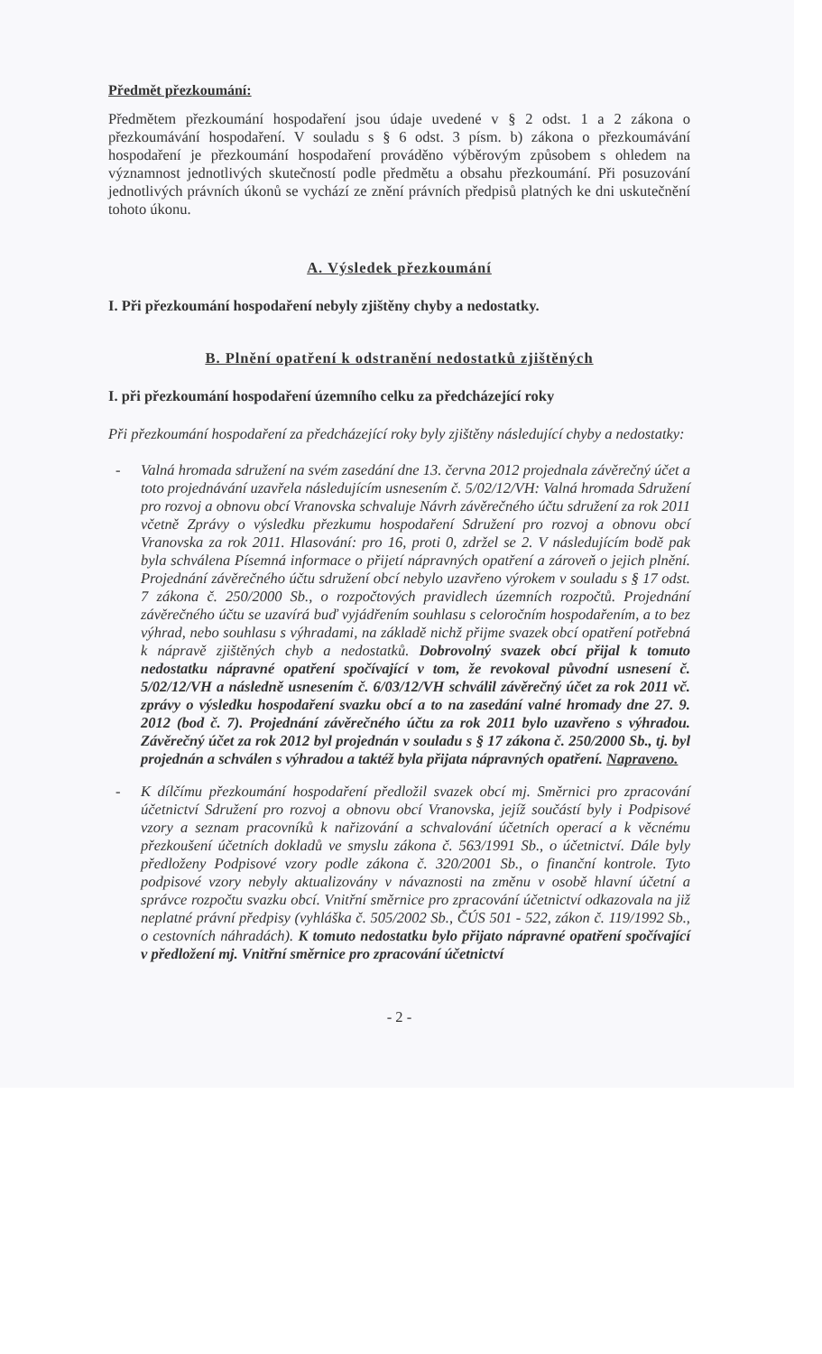Předmět přezkoumání:
Předmětem přezkoumání hospodaření jsou údaje uvedené v § 2 odst. 1 a 2 zákona o přezkoumávání hospodaření. V souladu s § 6 odst. 3 písm. b) zákona o přezkoumávání hospodaření je přezkoumání hospodaření prováděno výběrovým způsobem s ohledem na významnost jednotlivých skutečností podle předmětu a obsahu přezkoumání. Při posuzování jednotlivých právních úkonů se vychází ze znění právních předpisů platných ke dni uskutečnění tohoto úkonu.
A. Výsledek přezkoumání
I. Při přezkoumání hospodaření nebyly zjištěny chyby a nedostatky.
B. Plnění opatření k odstranění nedostatků zjištěných
I. při přezkoumání hospodaření územního celku za předcházející roky
Při přezkoumání hospodaření za předcházející roky byly zjištěny následující chyby a nedostatky:
- Valná hromada sdružení na svém zasedání dne 13. června 2012 projednala závěrečný účet a toto projednávání uzavřela následujícím usnesením č. 5/02/12/VH: Valná hromada Sdružení pro rozvoj a obnovu obcí Vranovska schvaluje Návrh závěrečného účtu sdružení za rok 2011 včetně Zprávy o výsledku přezkumu hospodaření Sdružení pro rozvoj a obnovu obcí Vranovska za rok 2011. Hlasování: pro 16, proti 0, zdržel se 2. V následujícím bodě pak byla schválena Písemná informace o přijetí nápravných opatření a zároveň o jejich plnění. Projednání závěrečného účtu sdružení obcí nebylo uzavřeno výrokem v souladu s § 17 odst. 7 zákona č. 250/2000 Sb., o rozpočtových pravidlech územních rozpočtů. Projednání závěrečného účtu se uzavírá buď vyjádřením souhlasu s celoročním hospodařením, a to bez výhrad, nebo souhlasu s výhradami, na základě nichž přijme svazek obcí opatření potřebná k nápravě zjištěných chyb a nedostatků. Dobrovolný svazek obcí přijal k tomuto nedostatku nápravné opatření spočívající v tom, že revokoval původní usnesení č. 5/02/12/VH a následně usnesením č. 6/03/12/VH schválil závěrečný účet za rok 2011 vč. zprávy o výsledku hospodaření svazku obcí a to na zasedání valné hromady dne 27. 9. 2012 (bod č. 7). Projednání závěrečného účtu za rok 2011 bylo uzavřeno s výhradou. Závěrečný účet za rok 2012 byl projednán v souladu s § 17 zákona č. 250/2000 Sb., tj. byl projednán a schválen s výhradou a taktéž byla přijata nápravných opatření. Napraveno.
- K dílčímu přezkoumání hospodaření předložil svazek obcí mj. Směrnici pro zpracování účetnictví Sdružení pro rozvoj a obnovu obcí Vranovska, jejíž součástí byly i Podpisové vzory a seznam pracovníků k nařizování a schvalování účetních operací a k věcnému přezkoušení účetních dokladů ve smyslu zákona č. 563/1991 Sb., o účetnictví. Dále byly předloženy Podpisové vzory podle zákona č. 320/2001 Sb., o finanční kontrole. Tyto podpisové vzory nebyly aktualizovány v návaznosti na změnu v osobě hlavní účetní a správce rozpočtu svazku obcí. Vnitřní směrnice pro zpracování účetnictví odkazovala na již neplatné právní předpisy (vyhláška č. 505/2002 Sb., ČÚS 501 - 522, zákon č. 119/1992 Sb., o cestovních náhradách). K tomuto nedostatku bylo přijato nápravné opatření spočívající v předložení mj. Vnitřní směrnice pro zpracování účetnictví
- 2 -